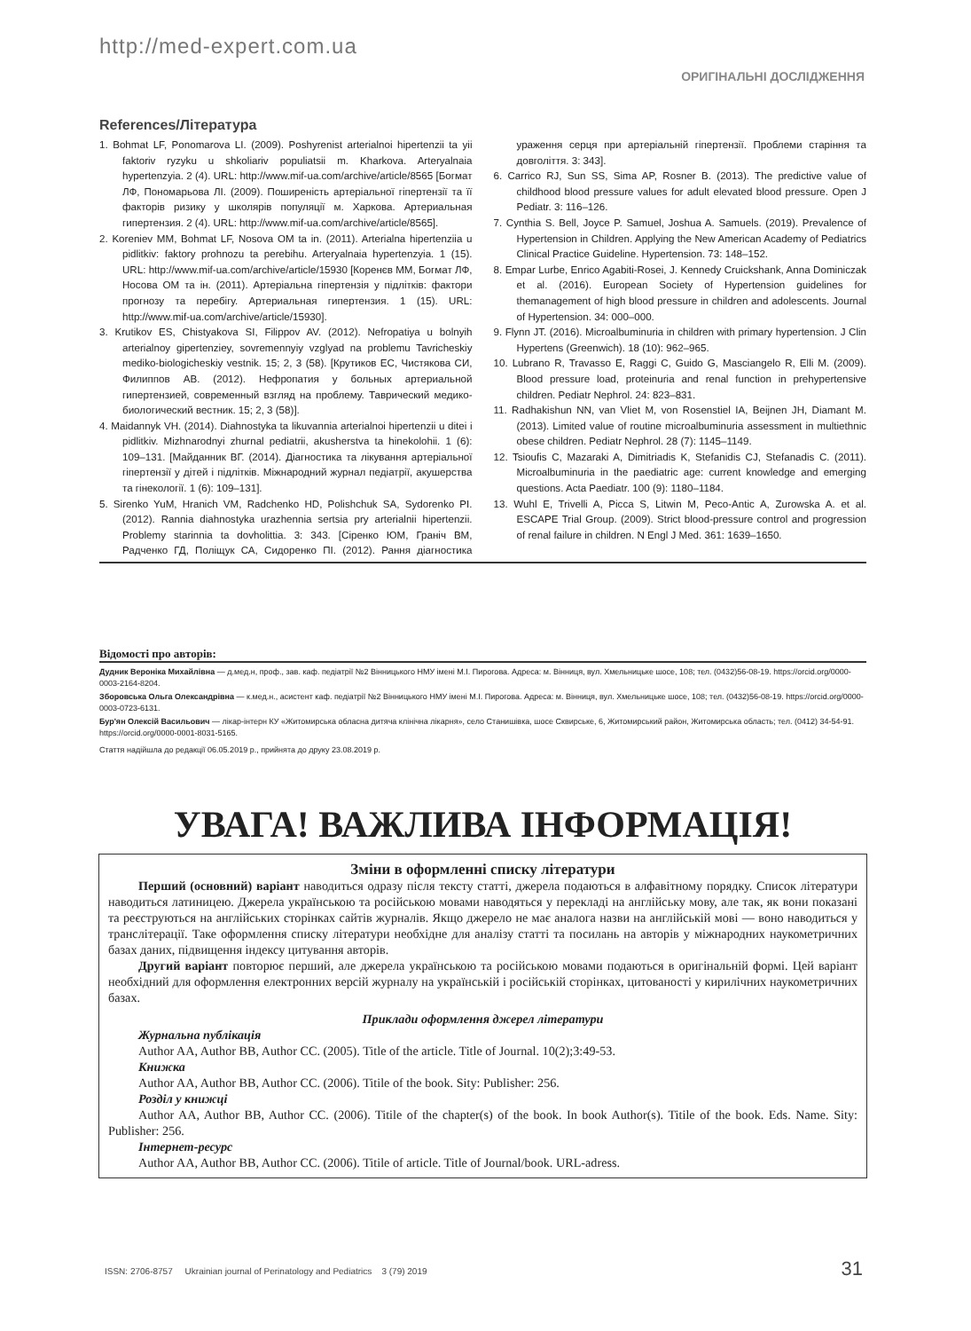http://med-expert.com.ua
ОРИГІНАЛЬНІ ДОСЛІДЖЕННЯ
References/Література
1. Bohmat LF, Ponomarova LI. (2009). Poshyrenist arterialnoi hipertenzii ta yii faktoriv ryzyku u shkoliariv populiatsii m. Kharkova. Arteryalnaia hypertenzyia. 2 (4). URL: http://www.mif-ua.com/archive/article/8565 [Богмат ЛФ, Пономарьова ЛІ. (2009). Поширеність артеріальної гіпертензії та її факторів ризику у школярів популяції м. Харкова. Артериальная гипертензия. 2 (4). URL: http://www.mif-ua.com/archive/article/8565].
2. Koreniev MM, Bohmat LF, Nosova OM ta in. (2011). Arterialna hipertenziia u pidlitkiv: faktory prohnozu ta perebihu. Arteryalnaia hypertenzyia. 1 (15). URL: http://www.mif-ua.com/archive/article/15930 [Коренєв ММ, Богмат ЛФ, Носова ОМ та ін. (2011). Артеріальна гіпертензія у підлітків: фактори прогнозу та перебігу. Артериальная гипертензия. 1 (15). URL: http://www.mif-ua.com/archive/article/15930].
3. Krutikov ES, Chistyakova SI, Filippov AV. (2012). Nefropatiya u bolnyih arterialnoy gipertenziey, sovremennyiy vzglyad na problemu Tavricheskiy mediko-biologicheskiy vestnik. 15; 2, 3 (58). [Крутиков ЕС, Чистякова СИ, Филиппов АВ. (2012). Нефропатия у больных артериальной гипертензией, современный взгляд на проблему. Таврический медико-биологический вестник. 15; 2, 3 (58)].
4. Maidannyk VH. (2014). Diahnostyka ta likuvannia arterialnoi hipertenzii u ditei i pidlitkiv. Mizhnarodnyi zhurnal pediatrii, akusherstva ta hinekolohii. 1 (6): 109–131. [Майданник ВГ. (2014). Діагностика та лікування артеріальної гіпертензії у дітей і підлітків. Міжнародний журнал педіатрії, акушерства та гінекології. 1 (6): 109–131].
5. Sirenko YuM, Hranich VM, Radchenko HD, Polishchuk SA, Sydorenko PI. (2012). Rannia diahnostyka urazhennia sertsia pry arterialnii hipertenzii. Problemy starinnia ta dovholittia. 3: 343. [Сіренко ЮМ, Граніч ВМ, Радченко ГД, Поліщук СА, Сидоренко ПІ. (2012). Рання діагностика ураження серця при артеріальній гіпертензії. Проблеми старіння та довголіття. 3: 343].
6. Carrico RJ, Sun SS, Sima AP, Rosner B. (2013). The predictive value of childhood blood pressure values for adult elevated blood pressure. Open J Pediatr. 3: 116–126.
7. Cynthia S. Bell, Joyce P. Samuel, Joshua A. Samuels. (2019). Prevalence of Hypertension in Children. Applying the New American Academy of Pediatrics Clinical Practice Guideline. Hypertension. 73: 148–152.
8. Empar Lurbe, Enrico Agabiti-Rosei, J. Kennedy Cruickshank, Anna Dominiczak et al. (2016). European Society of Hypertension guidelines for themanagement of high blood pressure in children and adolescents. Journal of Hypertension. 34: 000–000.
9. Flynn JT. (2016). Microalbuminuria in children with primary hypertension. J Clin Hypertens (Greenwich). 18 (10): 962–965.
10. Lubrano R, Travasso E, Raggi C, Guido G, Masciangelo R, Elli M. (2009). Blood pressure load, proteinuria and renal function in prehypertensive children. Pediatr Nephrol. 24: 823–831.
11. Radhakishun NN, van Vliet M, von Rosenstiel IA, Beijnen JH, Diamant M. (2013). Limited value of routine microalbuminuria assessment in multiethnic obese children. Pediatr Nephrol. 28 (7): 1145–1149.
12. Tsioufis C, Mazaraki A, Dimitriadis K, Stefanidis CJ, Stefanadis C. (2011). Microalbuminuria in the paediatric age: current knowledge and emerging questions. Acta Paediatr. 100 (9): 1180–1184.
13. Wuhl E, Trivelli A, Picca S, Litwin M, Peco-Antic A, Zurowska A. et al. ESCAPE Trial Group. (2009). Strict blood-pressure control and progression of renal failure in children. N Engl J Med. 361: 1639–1650.
Відомості про авторів:
Дудник Вероніка Михайлівна — д.мед.н, проф., зав. каф. педіатрії №2 Вінницького НМУ імені М.І. Пирогова. Адреса: м. Вінниця, вул. Хмельницьке шосе, 108; тел. (0432)56-08-19. https://orcid.org/0000-0003-2164-8204.
Зборовська Ольга Олександрівна — к.мед.н., асистент каф. педіатрії №2 Вінницького НМУ імені М.І. Пирогова. Адреса: м. Вінниця, вул. Хмельницьке шосе, 108; тел. (0432)56-08-19. https://orcid.org/0000-0003-0723-6131.
Бур'ян Олексій Васильович — лікар-інтерн КУ «Житомирська обласна дитяча клінічна лікарня», село Станишівка, шосе Сквирське, 6, Житомирський район, Житомирська область; тел. (0412) 34-54-91. https://orcid.org/0000-0001-8031-5165.
Стаття надійшла до редакції 06.05.2019 р., прийнята до друку 23.08.2019 р.
УВАГА! ВАЖЛИВА ІНФОРМАЦІЯ!
Зміни в оформленні списку літератури
Перший (основний) варіант наводиться одразу після тексту статті, джерела подаються в алфавітному порядку. Список літератури наводиться латиницею. Джерела українською та російською мовами наводяться у перекладі на англійську мову, але так, як вони показані та реєструються на англійських сторінках сайтів журналів. Якщо джерело не має аналога назви на англійській мові — воно наводиться у транслітерації. Таке оформлення списку літератури необхідне для аналізу статті та посилань на авторів у міжнародних наукометричних базах даних, підвищення індексу цитування авторів.
Другий варіант повторює перший, але джерела українською та російською мовами подаються в оригінальній формі. Цей варіант необхідний для оформлення електронних версій журналу на українській і російській сторінках, цитованості у кирилічних наукометричних базах.
Приклади оформлення джерел літератури
Журнальна публікація
Author AA, Author BB, Author CC. (2005). Title of the article. Title of Journal. 10(2);3:49-53.
Книжка
Author AA, Author BB, Author CC. (2006). Titile of the book. Sity: Publisher: 256.
Розділ у книжці
Author AA, Author BB, Author CC. (2006). Titile of the chapter(s) of the book. In book Author(s). Titile of the book. Eds. Name. Sity: Publisher: 256.
Інтернет-ресурс
Author AA, Author BB, Author CC. (2006). Titile of article. Title of Journal/book. URL-adress.
ISSN: 2706-8757 Ukrainian journal of Perinatology and Pediatrics 3 (79) 2019 31